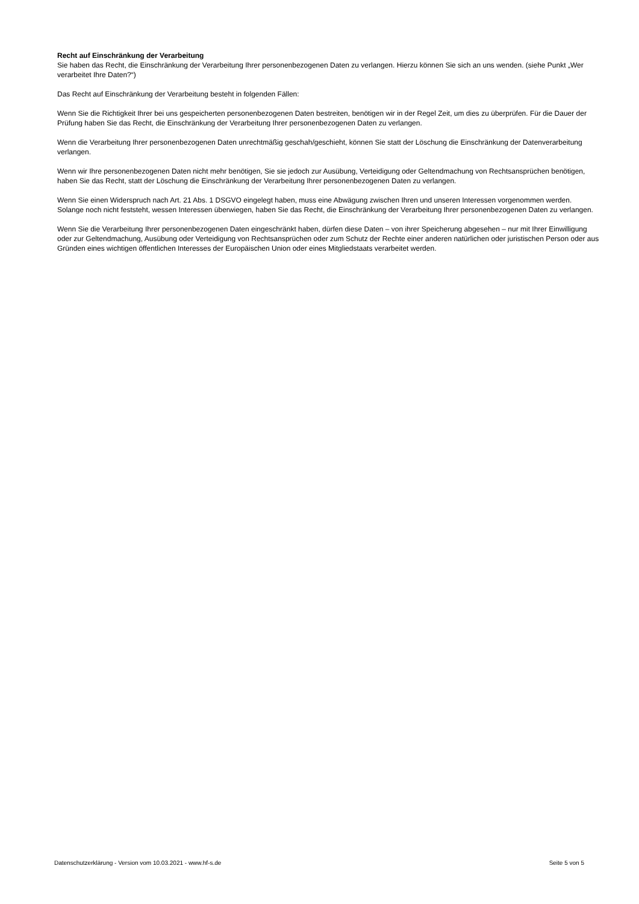Recht auf Einschränkung der Verarbeitung
Sie haben das Recht, die Einschränkung der Verarbeitung Ihrer personenbezogenen Daten zu verlangen. Hierzu können Sie sich an uns wenden. (siehe Punkt „Wer verarbeitet Ihre Daten?“)
Das Recht auf Einschränkung der Verarbeitung besteht in folgenden Fällen:
Wenn Sie die Richtigkeit Ihrer bei uns gespeicherten personenbezogenen Daten bestreiten, benötigen wir in der Regel Zeit, um dies zu überprüfen. Für die Dauer der Prüfung haben Sie das Recht, die Einschränkung der Verarbeitung Ihrer personenbezogenen Daten zu verlangen.
Wenn die Verarbeitung Ihrer personenbezogenen Daten unrechtmäßig geschah/geschieht, können Sie statt der Löschung die Einschränkung der Datenverarbeitung verlangen.
Wenn wir Ihre personenbezogenen Daten nicht mehr benötigen, Sie sie jedoch zur Ausübung, Verteidigung oder Geltendmachung von Rechtsansprüchen benötigen, haben Sie das Recht, statt der Löschung die Einschränkung der Verarbeitung Ihrer personenbezogenen Daten zu verlangen.
Wenn Sie einen Widerspruch nach Art. 21 Abs. 1 DSGVO eingelegt haben, muss eine Abwägung zwischen Ihren und unseren Interessen vorgenommen werden. Solange noch nicht feststeht, wessen Interessen überwiegen, haben Sie das Recht, die Einschränkung der Verarbeitung Ihrer personenbezogenen Daten zu verlangen.
Wenn Sie die Verarbeitung Ihrer personenbezogenen Daten eingeschränkt haben, dürfen diese Daten – von ihrer Speicherung abgesehen – nur mit Ihrer Einwilligung oder zur Geltendmachung, Ausübung oder Verteidigung von Rechtsansprüchen oder zum Schutz der Rechte einer anderen natürlichen oder juristischen Person oder aus Gründen eines wichtigen öffentlichen Interesses der Europäischen Union oder eines Mitgliedstaats verarbeitet werden.
Datenschutzerklärung - Version vom 10.03.2021 - www.hf-s.de Seite 5 von 5